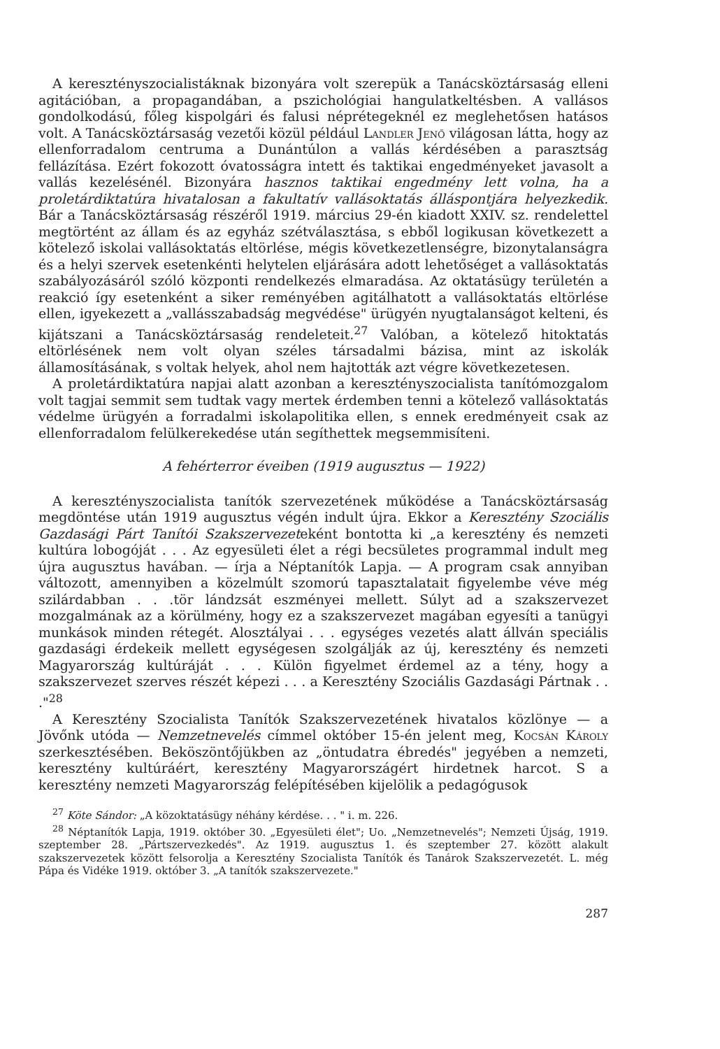A keresztényszocialistáknak bizonyára volt szerepük a Tanácsköztársaság elleni agitációban, a propagandában, a pszichológiai hangulatkeltésben. A vallásos gondolkodású, főleg kispolgári és falusi néprétegeknél ez meglehetősen hatásos volt. A Tanácsköztársaság vezetői közül például Landler Jenő világosan látta, hogy az ellenforradalom centruma a Dunántúlon a vallás kérdésében a parasztság fellázítása. Ezért fokozott óvatosságra intett és taktikai engedményeket javasolt a vallás kezelésénél. Bizonyára hasznos taktikai engedmény lett volna, ha a proletárdiktatúra hivatalosan a fakultatív vallásoktatás álláspontjára helyezkedik. Bár a Tanácsköztársaság részéről 1919. március 29-én kiadott XXIV. sz. rendelettel megtörtént az állam és az egyház szétválasztása, s ebből logikusan következett a kötelező iskolai vallásoktatás eltörlése, mégis következetlenségre, bizonytalanságra és a helyi szervek esetenkénti helytelen eljárására adott lehetőséget a vallásoktatás szabályozásáról szóló központi rendelkezés elmaradása. Az oktatásügy területén a reakció így esetenként a siker reményében agitálhatott a vallásoktatás eltörlése ellen, igyekezett a „vallásszabadság megvédése" ürügyén nyugtalanságot kelteni, és kijátszani a Tanácsköztársaság rendeleteit.<sup>27</sup> Valóban, a kötelező hitoktatás eltörlésének nem volt olyan széles társadalmi bázisa, mint az iskolák államosításának, s voltak helyek, ahol nem hajtották azt végre következetesen.
A proletárdiktatúra napjai alatt azonban a keresztényszocialista tanítómozgalom volt tagjai semmit sem tudtak vagy mertek érdemben tenni a kötelező vallásoktatás védelme ürügyén a forradalmi iskolapolitika ellen, s ennek eredményeit csak az ellenforradalom felülkerekedése után segíthettek megsemmisíteni.
A fehérterror éveiben (1919 augusztus — 1922)
A keresztényszocialista tanítók szervezetének működése a Tanácsköztársaság megdöntése után 1919 augusztus végén indult újra. Ekkor a Keresztény Szociális Gazdasági Párt Tanítói Szakszervezeteként bontotta ki „a keresztény és nemzeti kultúra lobogóját . . . Az egyesületi élet a régi becsületes programmal indult meg újra augusztus havában. — írja a Néptanítók Lapja. — A program csak annyiban változott, amennyiben a közelmúlt szomorú tapasztalatait figyelembe véve még szilárdabban . . .tör lándzsát eszményei mellett. Súlyt ad a szakszervezet mozgalmának az a körülmény, hogy ez a szakszervezet magában egyesíti a tanügyi munkások minden rétegét. Alosztályai . . . egységes vezetés alatt állván speciális gazdasági érdekeik mellett egységesen szolgálják az új, keresztény és nemzeti Magyarország kultúráját . . . Külön figyelmet érdemel az a tény, hogy a szakszervezet szerves részét képezi . . . a Keresztény Szociális Gazdasági Pártnak . . ."<sup>28</sup>
A Keresztény Szocialista Tanítók Szakszervezetének hivatalos közlönye — a Jövőnk utóda — Nemzetnevelés címmel október 15-én jelent meg, Kocsán Károly szerkesztésében. Beköszöntőjükben az „öntudatra ébredés" jegyében a nemzeti, keresztény kultúráért, keresztény Magyarországért hirdetnek harcot. S a keresztény nemzeti Magyarország felépítésében kijelölik a pedagógusok
<sup>27</sup> Köte Sándor: „A közoktatásügy néhány kérdése. . . " i. m. 226.
<sup>28</sup> Néptanítók Lapja, 1919. október 30. „Egyesületi élet"; Uo. „Nemzetnevelés"; Nemzeti Újság, 1919. szeptember 28. „Pártszervezkedés". Az 1919. augusztus 1. és szeptember 27. között alakult szakszervezetek között felsorolja a Keresztény Szocialista Tanítók és Tanárok Szakszervezetét. L. még Pápa és Vidéke 1919. október 3. „A tanítók szakszervezete."
287